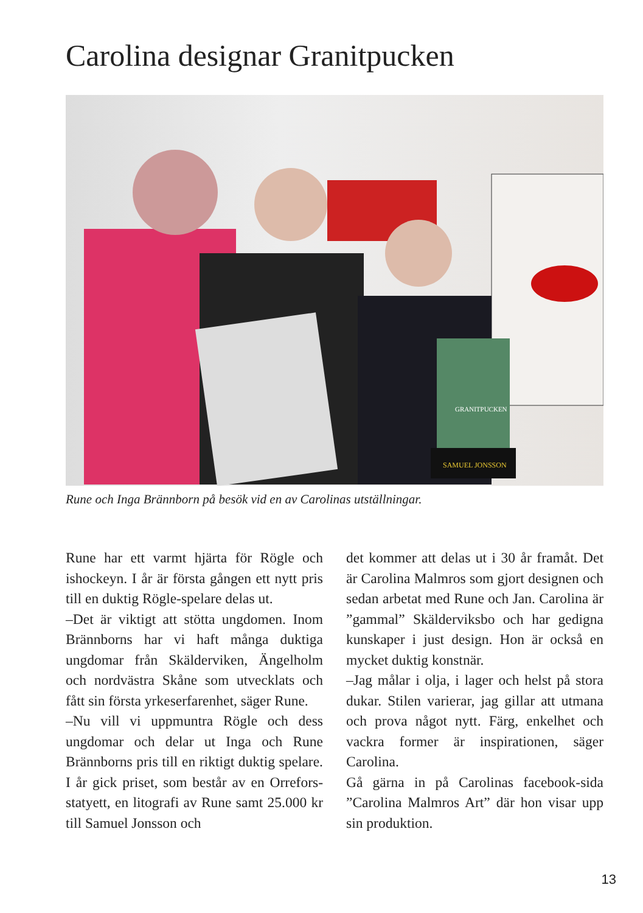Carolina designar Granitpucken
SAMUEL JONSSON
GRANITPUCKEN
Rune och Inga Brännborn på besök vid en av Carolinas utställningar.
Rune har ett varmt hjärta för Rögle och ishockeyn. I år är första gången ett nytt pris till en duktig Rögle-spelare delas ut.
–Det är viktigt att stötta ungdomen. Inom Brännborns har vi haft många duktiga ungdomar från Skälderviken, Ängelholm och nordvästra Skåne som utvecklats och fått sin första yrkeserfarenhet, säger Rune.
–Nu vill vi uppmuntra Rögle och dess ungdomar och delar ut Inga och Rune Brännborns pris till en riktigt duktig spelare. I år gick priset, som består av en Orrefors-statyett, en litografi av Rune samt 25.000 kr till Samuel Jonsson och
det kommer att delas ut i 30 år framåt. Det är Carolina Malmros som gjort designen och sedan arbetat med Rune och Jan. Carolina är ”gammal” Skälderviksbo och har gedigna kunskaper i just design. Hon är också en mycket duktig konstnär.
–Jag målar i olja, i lager och helst på stora dukar. Stilen varierar, jag gillar att utmana och prova något nytt. Färg, enkelhet och vackra former är inspirationen, säger Carolina.
Gå gärna in på Carolinas facebook-sida ”Carolina Malmros Art” där hon visar upp sin produktion.
13